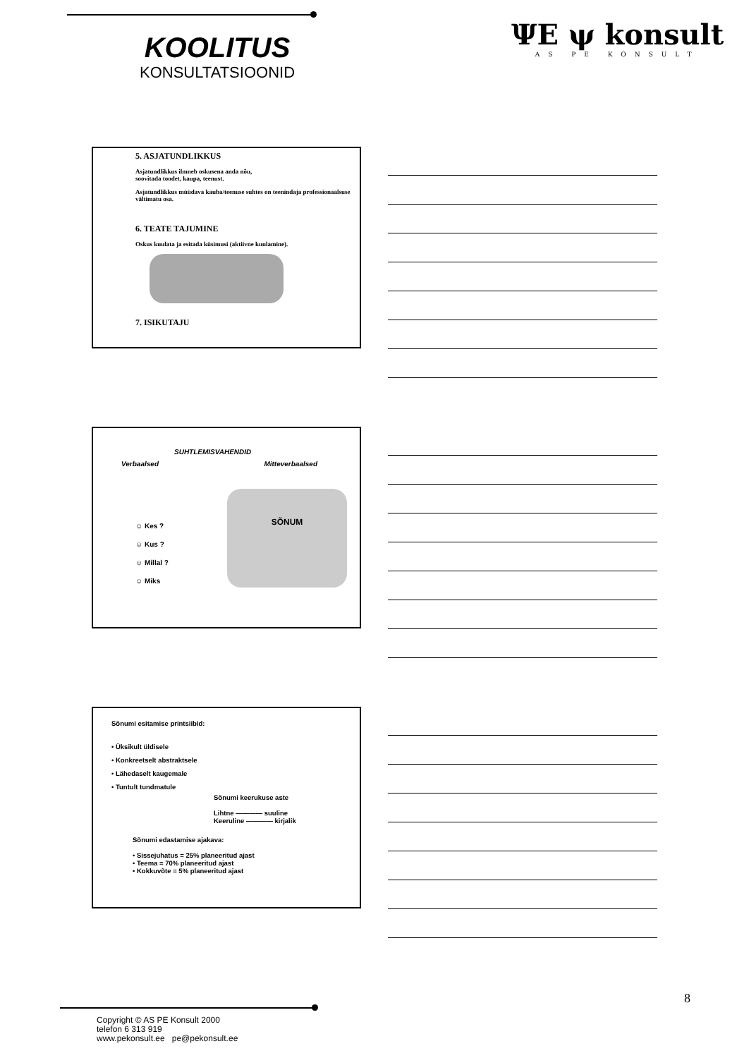KOOLITUS
KONSULTATSIOONID
ΨΕ ψ konsult
AS PE KONSULT
5. ASJATUNDLIKKUS
Asjatundlikkus ilmneb oskusena anda nõu,
soovitada toodet, kaupa, teenust.
Asjatundlikkus müüdava kauba/teenuse suhtes on teenindaja professionaalsuse vältimatu osa.
6. TEATE TAJUMINE
Oskus kuulata ja esitada küsimusi (aktiivne kuulamine).
7. ISIKUTAJU
SUHTLEMISVAHENDID
Verbaalsed Mitteverbaalsed
☺ Kes ?
☺ Kus ?
☺ Millal ?
☺ Miks
SÕNUM
Sõnumi esitamise printsiibid:
• Üksikult üldisele
• Konkreetselt abstraktsele
• Lähedaselt kaugemale
• Tuntult tundmatule
Sõnumi keerukuse aste
Lihtne ———— suuline
Keeruline ———— kirjalik
Sõnumi edastamise ajakava:
• Sissejuhatus = 25% planeeritud ajast
• Teema = 70% planeeritud ajast
• Kokkuvõte = 5% planeeritud ajast
8
Copyright © AS PE Konsult 2000
telefon 6 313 919
www.pekonsult.ee pe@pekonsult.ee